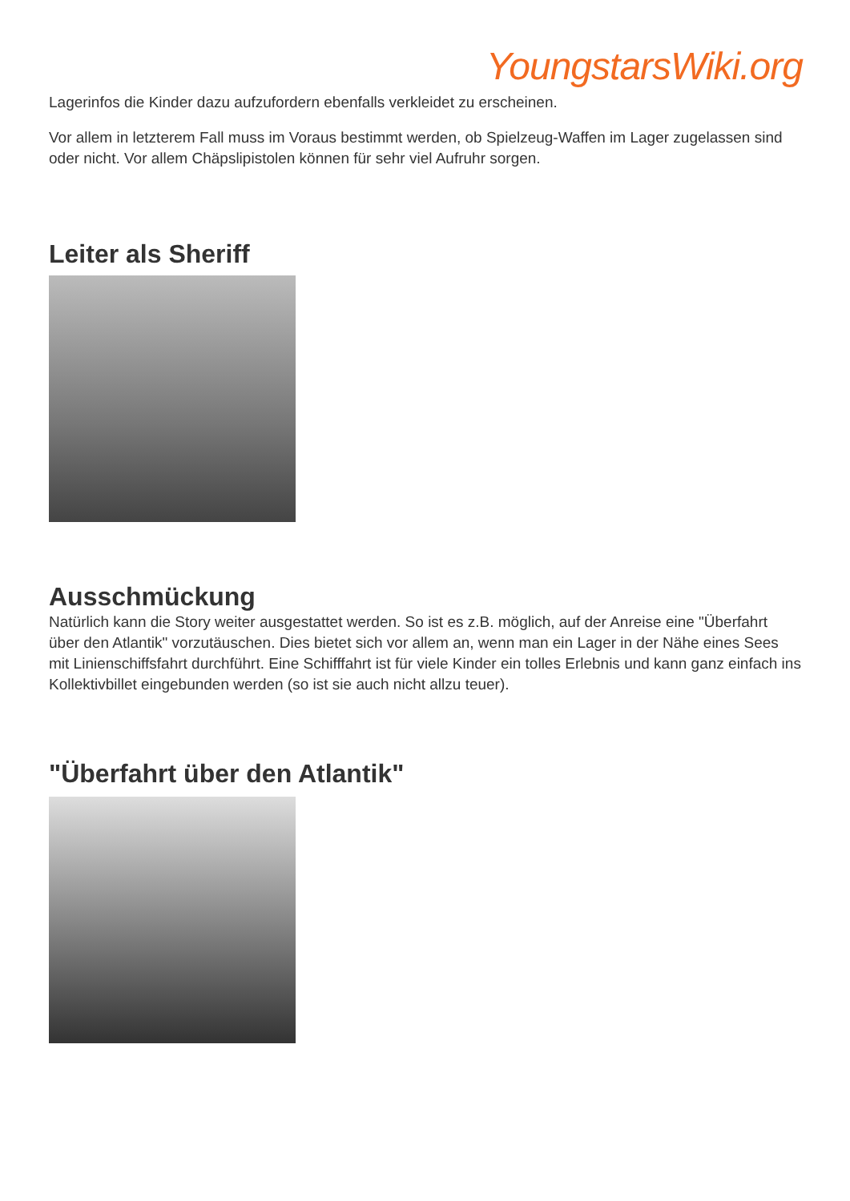YoungstarsWiki.org
Lagerinfos die Kinder dazu aufzufordern ebenfalls verkleidet zu erscheinen.
Vor allem in letzterem Fall muss im Voraus bestimmt werden, ob Spielzeug-Waffen im Lager zugelassen sind oder nicht. Vor allem Chäpslipistolen können für sehr viel Aufruhr sorgen.
Leiter als Sheriff
Ausschmückung
Natürlich kann die Story weiter ausgestattet werden. So ist es z.B. möglich, auf der Anreise eine "Überfahrt über den Atlantik" vorzutäuschen. Dies bietet sich vor allem an, wenn man ein Lager in der Nähe eines Sees mit Linienschiffsfahrt durchführt. Eine Schifffahrt ist für viele Kinder ein tolles Erlebnis und kann ganz einfach ins Kollektivbillet eingebunden werden (so ist sie auch nicht allzu teuer).
"Überfahrt über den Atlantik"